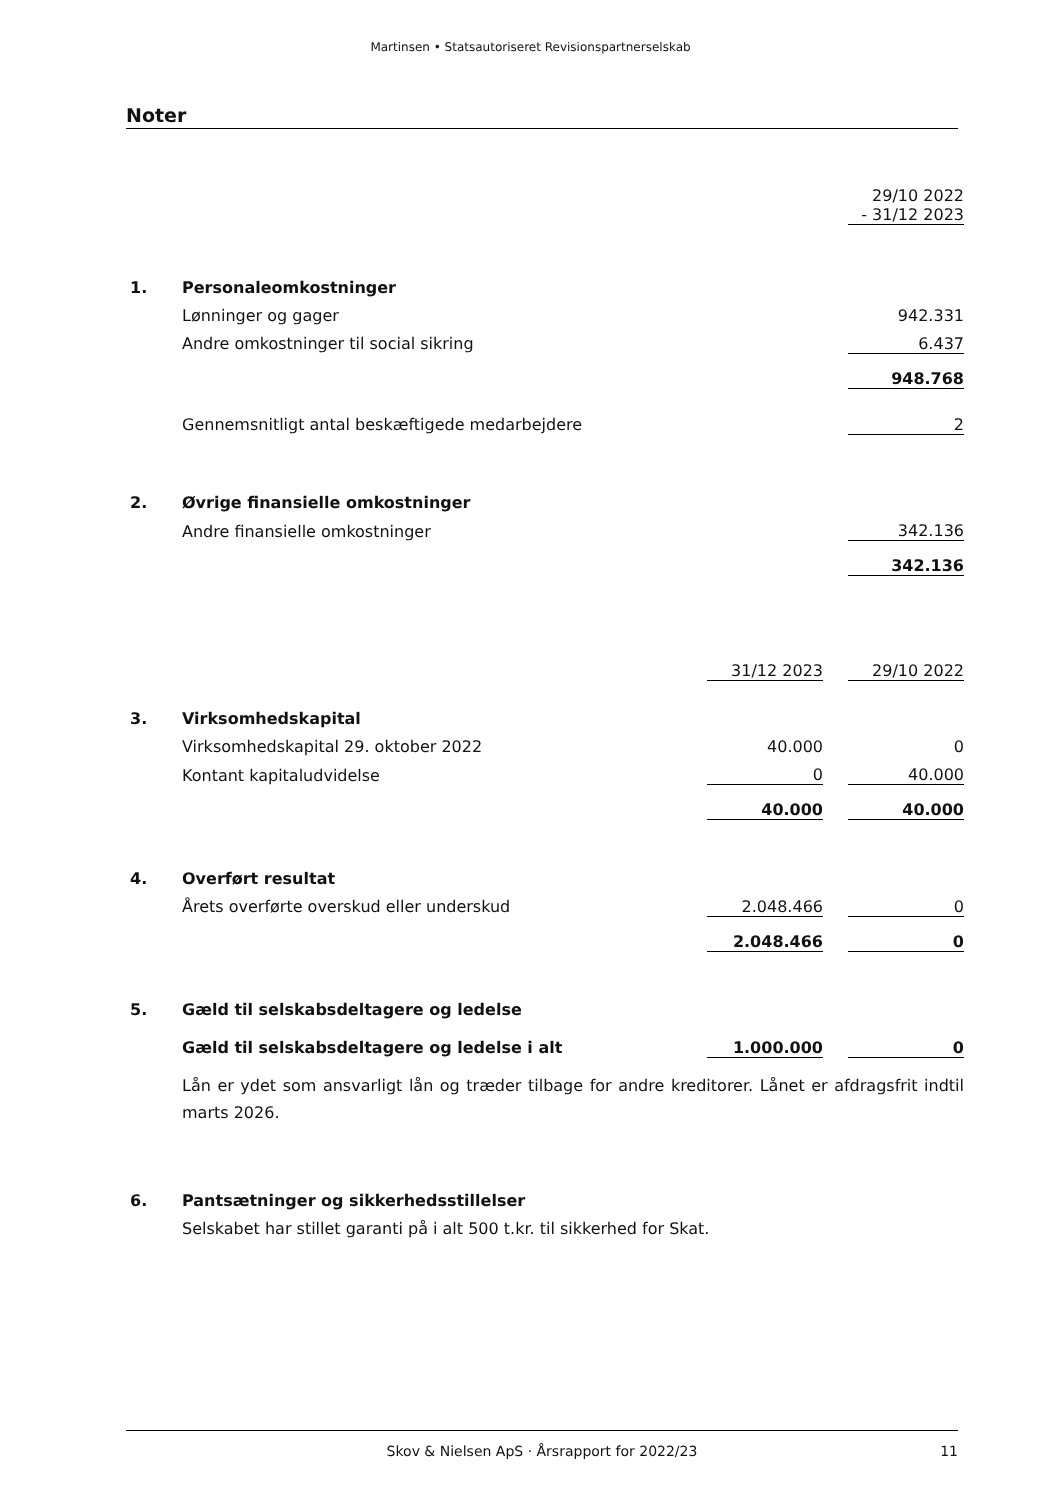Martinsen • Statsautoriseret Revisionspartnerselskab
Noter
| | | | | 29/10 2022 - 31/12 2023 |
| 1. | Personaleomkostninger | | | |
| | Lønninger og gager | | | 942.331 |
| | Andre omkostninger til social sikring | | | 6.437 |
| | | | | 948.768 |
| | Gennemsnitligt antal beskæftigede medarbejdere | | | 2 |
| 2. | Øvrige finansielle omkostninger | | | |
| | Andre finansielle omkostninger | | | 342.136 |
| | | | | 342.136 |
| | | 31/12 2023 | | 29/10 2022 |
| 3. | Virksomhedskapital | | | |
| | Virksomhedskapital 29. oktober 2022 | 40.000 | | 0 |
| | Kontant kapitaludvidelse | 0 | | 40.000 |
| | | 40.000 | | 40.000 |
| 4. | Overført resultat | | | |
| | Årets overførte overskud eller underskud | 2.048.466 | | 0 |
| | | 2.048.466 | | 0 |
| 5. | Gæld til selskabsdeltagere og ledelse | | | |
| | Gæld til selskabsdeltagere og ledelse i alt | 1.000.000 | | 0 |
| | Lån er ydet som ansvarligt lån og træder tilbage for andre kreditorer. Lånet er afdragsfrit indtil marts 2026. | | | |
| 6. | Pantsætninger og sikkerhedsstillelser | | | |
| | Selskabet har stillet garanti på i alt 500 t.kr. til sikkerhed for Skat. | | | |
Skov & Nielsen ApS · Årsrapport for 2022/23 11